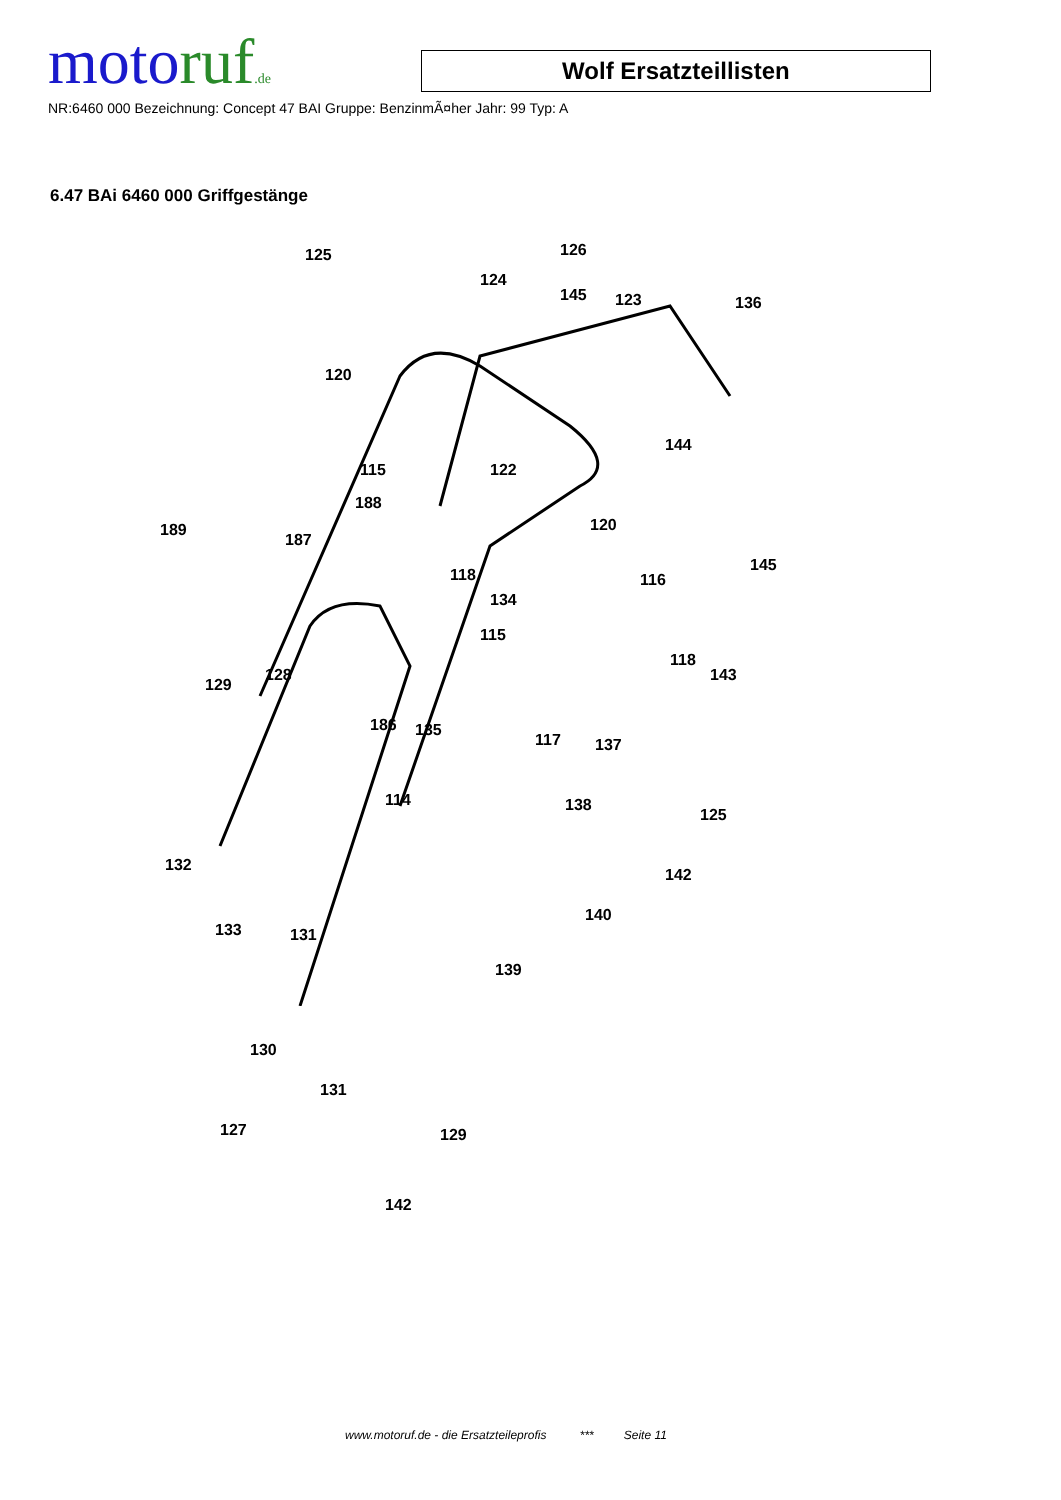motoruf.de
Wolf Ersatzteillisten
NR:6460 000 Bezeichnung: Concept 47 BAI Gruppe: BenzinmÃ¤her Jahr: 99 Typ: A
6.47 BAi 6460 000 Griffgestänge
125 126
124
145 123 136
120
115 122
144
188
189
187
120
118 116
145
134
115
118
143 128
129
186 135
117 137
114 138
125
132
142
133 131
140
139
130
131
127 129
142
www.motoruf.de - die Ersatzteileprofis *** Seite 11